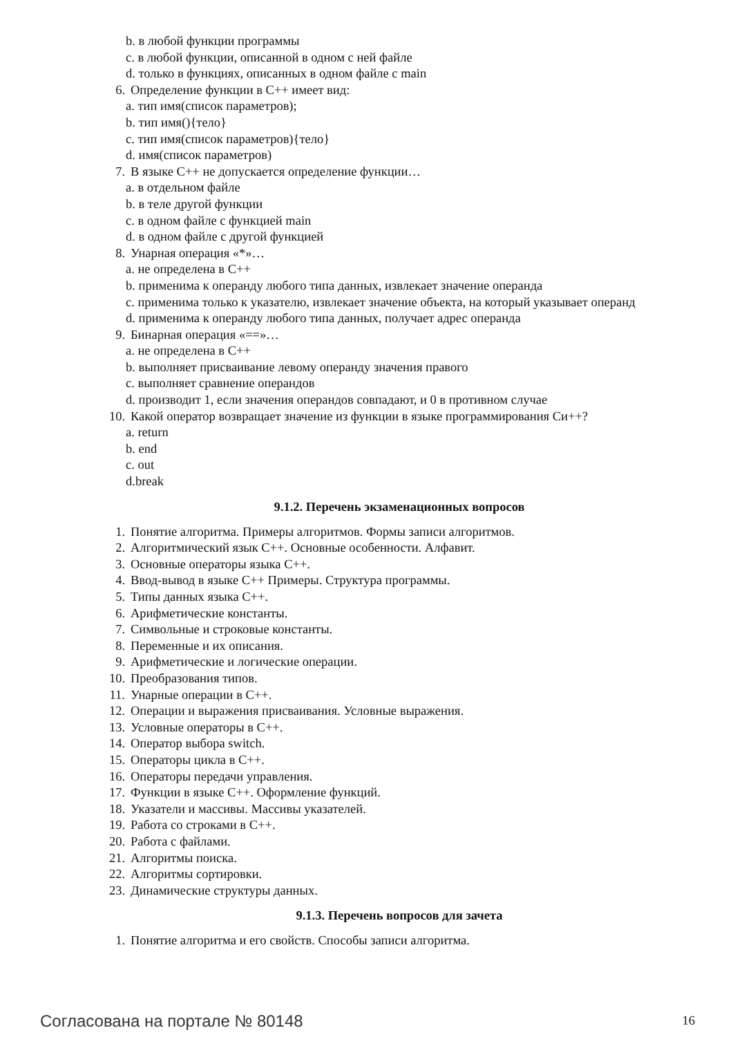b. в любой функции программы
c. в любой функции, описанной в одном с ней файле
d. только в функциях, описанных в одном файле с main
6. Определение функции в C++ имеет вид:
a. тип имя(список параметров);
b. тип имя(){тело}
c. тип имя(список параметров){тело}
d. имя(список параметров)
7. В языке C++ не допускается определение функции…
a. в отдельном файле
b. в теле другой функции
c. в одном файле с функцией main
d. в одном файле с другой функцией
8. Унарная операция «*»…
a. не определена в C++
b. применима к операнду любого типа данных, извлекает значение операнда
c. применима только к указателю, извлекает значение объекта, на который указывает операнд
d. применима к операнду любого типа данных, получает адрес операнда
9. Бинарная операция «==»…
a. не определена в C++
b. выполняет присваивание левому операнду значения правого
c. выполняет сравнение операндов
d. производит 1, если значения операндов совпадают, и 0 в противном случае
10. Какой оператор возвращает значение из функции в языке программирования Си++?
a. return
b. end
c. out
d.break
9.1.2. Перечень экзаменационных вопросов
1. Понятие алгоритма. Примеры алгоритмов. Формы записи алгоритмов.
2. Алгоритмический язык C++. Основные особенности. Алфавит.
3. Основные операторы языка C++.
4. Ввод-вывод в языке C++ Примеры. Структура программы.
5. Типы данных языка C++.
6. Арифметические константы.
7. Символьные и строковые константы.
8. Переменные и их описания.
9. Арифметические и логические операции.
10. Преобразования типов.
11. Унарные операции в C++.
12. Операции и выражения присваивания. Условные выражения.
13. Условные операторы в C++.
14. Оператор выбора switch.
15. Операторы цикла в C++.
16. Операторы передачи управления.
17. Функции в языке C++. Оформление функций.
18. Указатели и массивы. Массивы указателей.
19. Работа со строками в C++.
20. Работа с файлами.
21. Алгоритмы поиска.
22. Алгоритмы сортировки.
23. Динамические структуры данных.
9.1.3. Перечень вопросов для зачета
1. Понятие алгоритма и его свойств. Способы записи алгоритма.
Согласована на портале № 80148 16